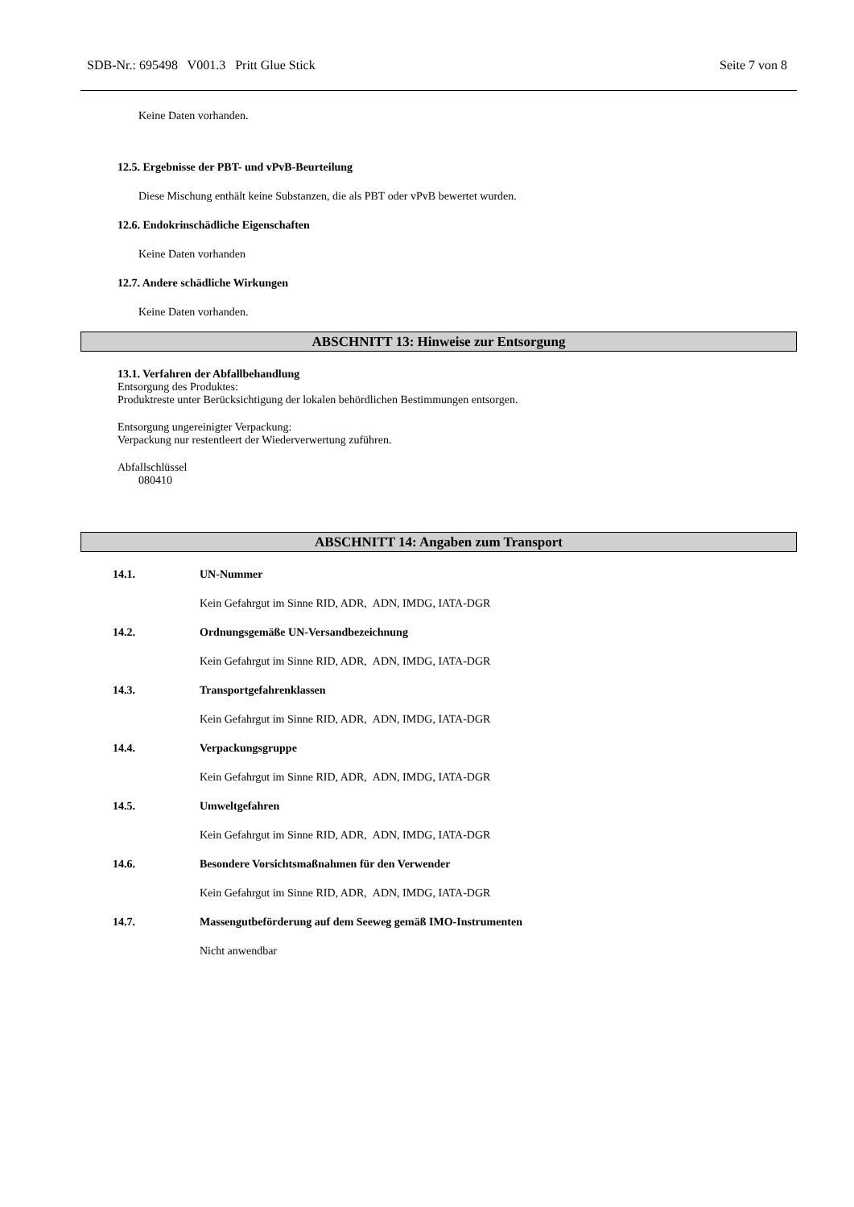SDB-Nr.: 695498 V001.3 Pritt Glue Stick Seite 7 von 8
Keine Daten vorhanden.
12.5. Ergebnisse der PBT- und vPvB-Beurteilung
Diese Mischung enthält keine Substanzen, die als PBT oder vPvB bewertet wurden.
12.6. Endokrinschädliche Eigenschaften
Keine Daten vorhanden
12.7. Andere schädliche Wirkungen
Keine Daten vorhanden.
ABSCHNITT 13: Hinweise zur Entsorgung
13.1. Verfahren der Abfallbehandlung
Entsorgung des Produktes:
Produktreste unter Berücksichtigung der lokalen behördlichen Bestimmungen entsorgen.
Entsorgung ungereinigter Verpackung:
Verpackung nur restentleert der Wiederverwertung zuführen.
Abfallschlüssel
080410
ABSCHNITT 14: Angaben zum Transport
14.1. UN-Nummer
Kein Gefahrgut im Sinne RID, ADR, ADN, IMDG, IATA-DGR
14.2. Ordnungsgemäße UN-Versandbezeichnung
Kein Gefahrgut im Sinne RID, ADR, ADN, IMDG, IATA-DGR
14.3. Transportgefahrenklassen
Kein Gefahrgut im Sinne RID, ADR, ADN, IMDG, IATA-DGR
14.4. Verpackungsgruppe
Kein Gefahrgut im Sinne RID, ADR, ADN, IMDG, IATA-DGR
14.5. Umweltgefahren
Kein Gefahrgut im Sinne RID, ADR, ADN, IMDG, IATA-DGR
14.6. Besondere Vorsichtsmaßnahmen für den Verwender
Kein Gefahrgut im Sinne RID, ADR, ADN, IMDG, IATA-DGR
14.7. Massengutbeförderung auf dem Seeweg gemäß IMO-Instrumenten
Nicht anwendbar